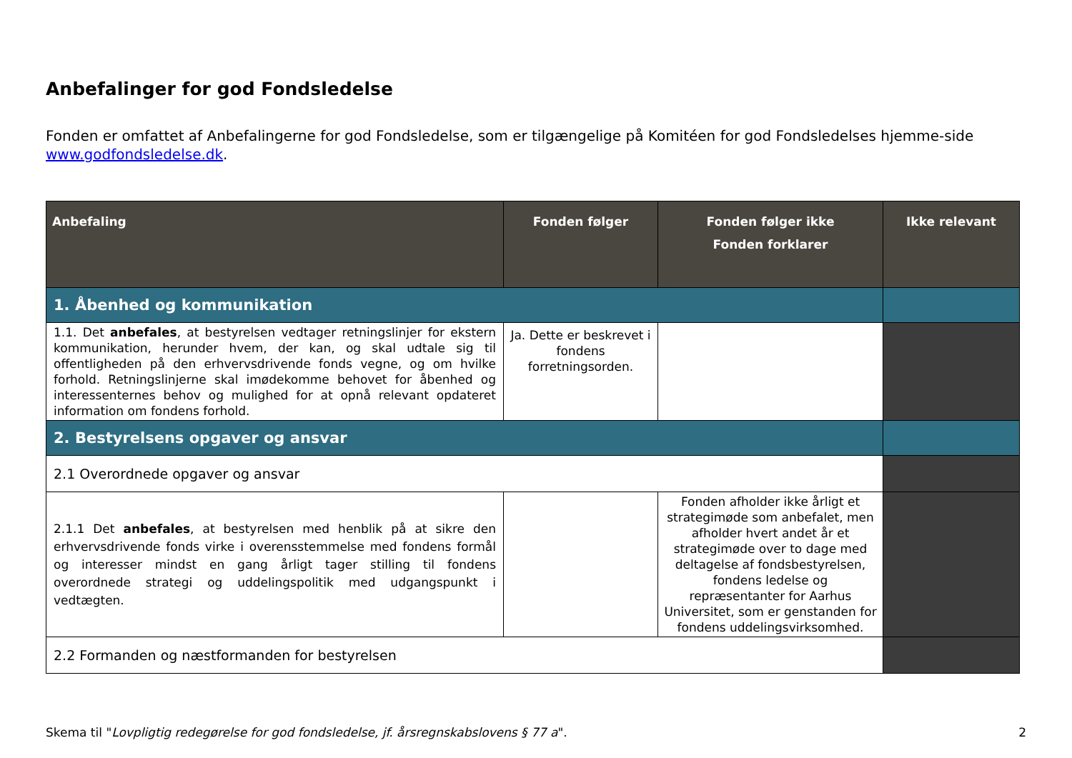Anbefalinger for god Fondsledelse
Fonden er omfattet af Anbefalingerne for god Fondsledelse, som er tilgængelige på Komitéen for god Fondsledelses hjemme-side www.godfondsledelse.dk.
| Anbefaling | Fonden følger | Fonden følger ikke Fonden forklarer | Ikke relevant |
| --- | --- | --- | --- |
| 1. Åbenhed og kommunikation | | | |
| 1.1. Det anbefales , at bestyrelsen vedtager retningslinjer for ekstern kommunikation, herunder hvem, der kan, og skal udtale sig til offentligheden på den erhvervsdrivende fonds vegne, og om hvilke forhold. Retningslinjerne skal imødekomme behovet for åbenhed og interessenternes behov og mulighed for at opnå relevant opdateret information om fondens forhold. | Ja. Dette er beskrevet i fondens forretningsorden. | | |
| 2. Bestyrelsens opgaver og ansvar | | | |
| 2.1 Overordnede opgaver og ansvar | | | |
| 2.1.1 Det anbefales , at bestyrelsen med henblik på at sikre den erhvervsdrivende fonds virke i overensstemmelse med fondens formål og interesser mindst en gang årligt tager stilling til fondens overordnede strategi og uddelingspolitik med udgangspunkt i vedtægten. | | Fonden afholder ikke årligt et strategimøde som anbefalet, men afholder hvert andet år et strategimøde over to dage med deltagelse af fondsbestyrelsen, fondens ledelse og repræsentanter for Aarhus Universitet, som er genstanden for fondens uddelingsvirksomhed. | |
| 2.2 Formanden og næstformanden for bestyrelsen | | | |
Skema til "Lovpligtig redegørelse for god fondsledelse, jf. årsregnskabslovens § 77 a". 2